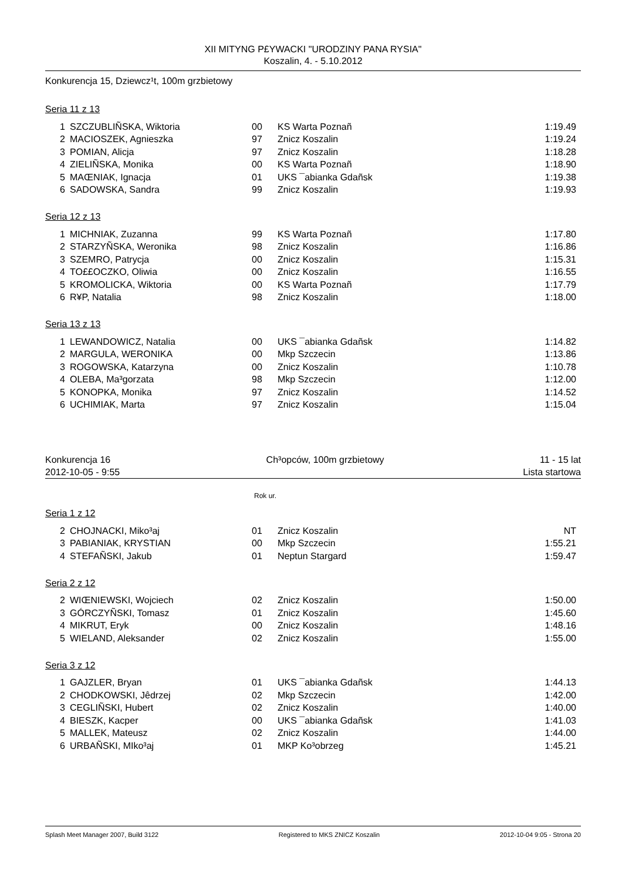XII MITYNG P£YWACKI "URODZINY PANA RYSIA"
Koszalin, 4. - 5.10.2012
Konkurencja 15, Dziewcz¹t, 100m grzbietowy
Seria 11 z 13
| 1 | SZCZUBLIÑSKA, Wiktoria | 00 | KS Warta Poznañ | 1:19.49 |
| 2 | MACIOSZEK, Agnieszka | 97 | Znicz Koszalin | 1:19.24 |
| 3 | POMIAN, Alicja | 97 | Znicz Koszalin | 1:18.28 |
| 4 | ZIELIÑSKA, Monika | 00 | KS Warta Poznañ | 1:18.90 |
| 5 | MAŒNIAK, Ignacja | 01 | UKS ¯abianka Gdañsk | 1:19.38 |
| 6 | SADOWSKA, Sandra | 99 | Znicz Koszalin | 1:19.93 |
Seria 12 z 13
| 1 | MICHNIAK, Zuzanna | 99 | KS Warta Poznañ | 1:17.80 |
| 2 | STARZYÑSKA, Weronika | 98 | Znicz Koszalin | 1:16.86 |
| 3 | SZEMRO, Patrycja | 00 | Znicz Koszalin | 1:15.31 |
| 4 | TO££OCZKO, Oliwia | 00 | Znicz Koszalin | 1:16.55 |
| 5 | KROMOLICKA, Wiktoria | 00 | KS Warta Poznañ | 1:17.79 |
| 6 | R¥P, Natalia | 98 | Znicz Koszalin | 1:18.00 |
Seria 13 z 13
| 1 | LEWANDOWICZ, Natalia | 00 | UKS ¯abianka Gdañsk | 1:14.82 |
| 2 | MARGULA, WERONIKA | 00 | Mkp Szczecin | 1:13.86 |
| 3 | ROGOWSKA, Katarzyna | 00 | Znicz Koszalin | 1:10.78 |
| 4 | OLEBA, Ma³gorzata | 98 | Mkp Szczecin | 1:12.00 |
| 5 | KONOPKA, Monika | 97 | Znicz Koszalin | 1:14.52 |
| 6 | UCHIMIAK, Marta | 97 | Znicz Koszalin | 1:15.04 |
Konkurencja 16 Ch³opców, 100m grzbietowy 11 - 15 lat
2012-10-05 - 9:55 Lista startowa
Rok ur.
Seria 1 z 12
| 2 | CHOJNACKI, Miko³aj | 01 | Znicz Koszalin | NT |
| 3 | PABIANIAK, KRYSTIAN | 00 | Mkp Szczecin | 1:55.21 |
| 4 | STEFAÑSKI, Jakub | 01 | Neptun Stargard | 1:59.47 |
Seria 2 z 12
| 2 | WIŒNIEWSKI, Wojciech | 02 | Znicz Koszalin | 1:50.00 |
| 3 | GÓRCZYÑSKI, Tomasz | 01 | Znicz Koszalin | 1:45.60 |
| 4 | MIKRUT, Eryk | 00 | Znicz Koszalin | 1:48.16 |
| 5 | WIELAND, Aleksander | 02 | Znicz Koszalin | 1:55.00 |
Seria 3 z 12
| 1 | GAJZLER, Bryan | 01 | UKS ¯abianka Gdañsk | 1:44.13 |
| 2 | CHODKOWSKI, Jêdrzej | 02 | Mkp Szczecin | 1:42.00 |
| 3 | CEGLIÑSKI, Hubert | 02 | Znicz Koszalin | 1:40.00 |
| 4 | BIESZK, Kacper | 00 | UKS ¯abianka Gdañsk | 1:41.03 |
| 5 | MALLEK, Mateusz | 02 | Znicz Koszalin | 1:44.00 |
| 6 | URBAÑSKI, MIko³aj | 01 | MKP Ko³obrzeg | 1:45.21 |
Splash Meet Manager 2007, Build 3122 Registered to MKS ZNICZ Koszalin 2012-10-04 9:05 - Strona 20